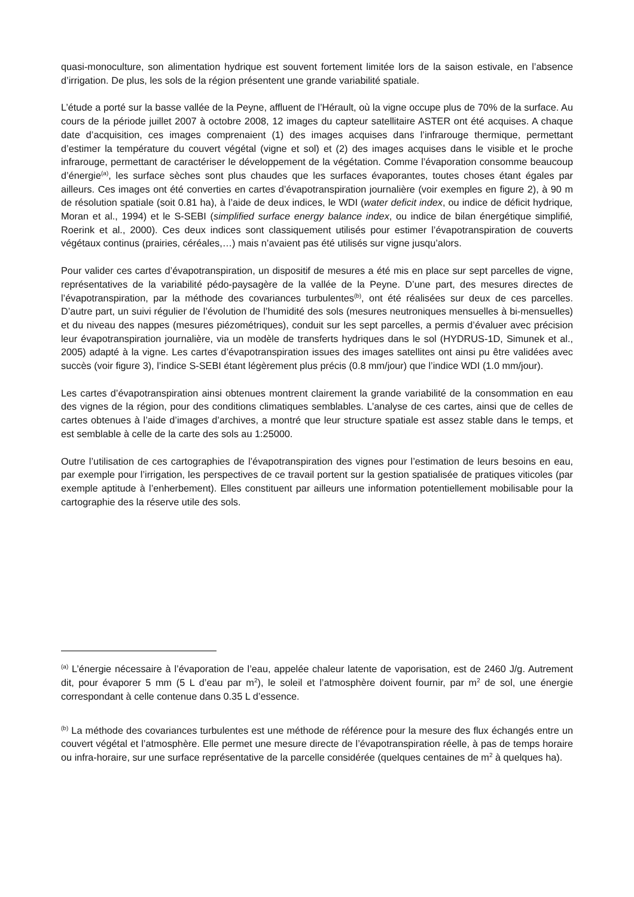quasi-monoculture, son alimentation hydrique est souvent fortement limitée lors de la saison estivale, en l’absence d’irrigation. De plus, les sols de la région présentent une grande variabilité spatiale.
L’étude a porté sur la basse vallée de la Peyne, affluent de l’Hérault, où la vigne occupe plus de 70% de la surface. Au cours de la période juillet 2007 à octobre 2008, 12 images du capteur satellitaire ASTER ont été acquises. A chaque date d’acquisition, ces images comprenaient (1) des images acquises dans l’infrarouge thermique, permettant d’estimer la température du couvert végétal (vigne et sol) et (2) des images acquises dans le visible et le proche infrarouge, permettant de caractériser le développement de la végétation. Comme l’évaporation consomme beaucoup d’énergie<sup>(a)</sup>, les surface sèches sont plus chaudes que les surfaces évaporantes, toutes choses étant égales par ailleurs. Ces images ont été converties en cartes d’évapotranspiration journalière (voir exemples en figure 2), à 90 m de résolution spatiale (soit 0.81 ha), à l’aide de deux indices, le WDI (water deficit index, ou indice de déficit hydrique, Moran et al., 1994) et le S-SEBI (simplified surface energy balance index, ou indice de bilan énergétique simplifié, Roerink et al., 2000). Ces deux indices sont classiquement utilisés pour estimer l’évapotranspiration de couverts végétaux continus (prairies, céréales,…) mais n’avaient pas été utilisés sur vigne jusqu’alors.
Pour valider ces cartes d’évapotranspiration, un dispositif de mesures a été mis en place sur sept parcelles de vigne, représentatives de la variabilité pédo-paysagère de la vallée de la Peyne. D’une part, des mesures directes de l’évapotranspiration, par la méthode des covariances turbulentes<sup>(b)</sup>, ont été réalisées sur deux de ces parcelles. D’autre part, un suivi régulier de l’évolution de l’humidité des sols (mesures neutroniques mensuelles à bi-mensuelles) et du niveau des nappes (mesures piézométriques), conduit sur les sept parcelles, a permis d’évaluer avec précision leur évapotranspiration journalière, via un modèle de transferts hydriques dans le sol (HYDRUS-1D, Simunek et al., 2005) adapté à la vigne. Les cartes d’évapotranspiration issues des images satellites ont ainsi pu être validées avec succès (voir figure 3), l’indice S-SEBI étant légèrement plus précis (0.8 mm/jour) que l’indice WDI (1.0 mm/jour).
Les cartes d’évapotranspiration ainsi obtenues montrent clairement la grande variabilité de la consommation en eau des vignes de la région, pour des conditions climatiques semblables. L’analyse de ces cartes, ainsi que de celles de cartes obtenues à l’aide d’images d’archives, a montré que leur structure spatiale est assez stable dans le temps, et est semblable à celle de la carte des sols au 1:25000.
Outre l’utilisation de ces cartographies de l’évapotranspiration des vignes pour l’estimation de leurs besoins en eau, par exemple pour l’irrigation, les perspectives de ce travail portent sur la gestion spatialisée de pratiques viticoles (par exemple aptitude à l’enherbement). Elles constituent par ailleurs une information potentiellement mobilisable pour la cartographie des la réserve utile des sols.
<sup>(a)</sup> L’énergie nécessaire à l’évaporation de l’eau, appelée chaleur latente de vaporisation, est de 2460 J/g. Autrement dit, pour évaporer 5 mm (5 L d’eau par m<sup>2</sup>), le soleil et l’atmosphère doivent fournir, par m<sup>2</sup> de sol, une énergie correspondant à celle contenue dans 0.35 L d’essence.
<sup>(b)</sup> La méthode des covariances turbulentes est une méthode de référence pour la mesure des flux échangés entre un couvert végétal et l’atmosphère. Elle permet une mesure directe de l’évapotranspiration réelle, à pas de temps horaire ou infra-horaire, sur une surface représentative de la parcelle considérée (quelques centaines de m<sup>2</sup> à quelques ha).